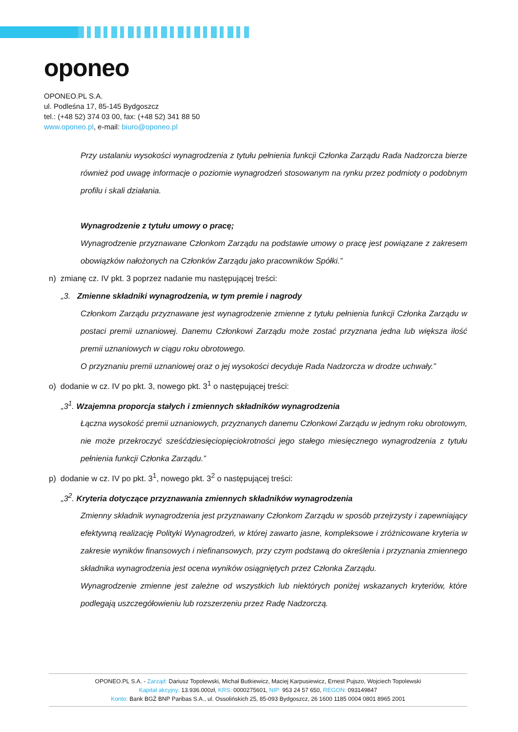oponeo
OPONEO.PL S.A.
ul. Podleśna 17, 85-145 Bydgoszcz
tel.: (+48 52) 374 03 00, fax: (+48 52) 341 88 50
www.oponeo.pl, e-mail: biuro@oponeo.pl
Przy ustalaniu wysokości wynagrodzenia z tytułu pełnienia funkcji Członka Zarządu Rada Nadzorcza bierze również pod uwagę informacje o poziomie wynagrodzeń stosowanym na rynku przez podmioty o podobnym profilu i skali działania.
Wynagrodzenie z tytułu umowy o pracę;
Wynagrodzenie przyznawane Członkom Zarządu na podstawie umowy o pracę jest powiązane z zakresem obowiązków nałożonych na Członków Zarządu jako pracowników Spółki.”
n) zmianę cz. IV pkt. 3 poprzez nadanie mu następującej treści:
„3. Zmienne składniki wynagrodzenia, w tym premie i nagrody
Członkom Zarządu przyznawane jest wynagrodzenie zmienne z tytułu pełnienia funkcji Członka Zarządu w postaci premii uznaniowej. Danemu Członkowi Zarządu może zostać przyznana jedna lub większa ilość premii uznaniowych w ciągu roku obrotowego.
O przyznaniu premii uznaniowej oraz o jej wysokości decyduje Rada Nadzorcza w drodze uchwały.”
o) dodanie w cz. IV po pkt. 3, nowego pkt. 3<sup>1</sup> o następującej treści:
„3<sup>1</sup>. Wzajemna proporcja stałych i zmiennych składników wynagrodzenia
Łączna wysokość premii uznaniowych, przyznanych danemu Członkowi Zarządu w jednym roku obrotowym, nie może przekroczyć sześćdziesięciopięciokrotności jego stałego miesięcznego wynagrodzenia z tytułu pełnienia funkcji Członka Zarządu.”
p) dodanie w cz. IV po pkt. 3<sup>1</sup>, nowego pkt. 3<sup>2</sup> o następującej treści:
„3<sup>2</sup>. Kryteria dotyczące przyznawania zmiennych składników wynagrodzenia
Zmienny składnik wynagrodzenia jest przyznawany Członkom Zarządu w sposób przejrzysty i zapewniający efektywną realizację Polityki Wynagrodzeń, w której zawarto jasne, kompleksowe i zróżnicowane kryteria w zakresie wyników finansowych i niefinansowych, przy czym podstawą do określenia i przyznania zmiennego składnika wynagrodzenia jest ocena wyników osiągniętych przez Członka Zarządu.
Wynagrodzenie zmienne jest zależne od wszystkich lub niektórych poniżej wskazanych kryteriów, które podlegają uszczegółowieniu lub rozszerzeniu przez Radę Nadzorczą.
OPONEO.PL S.A. - Zarząd: Dariusz Topolewski, Michał Butkiewicz, Maciej Karpusiewicz, Ernest Pujszo, Wojciech Topolewski
Kapitał akcyjny: 13.936.000zł, KRS: 0000275601, NIP: 953 24 57 650, REGON: 093149847
Konto: Bank BGŻ BNP Paribas S.A., ul. Ossolińskich 25, 85-093 Bydgoszcz, 26 1600 1185 0004 0801 8965 2001